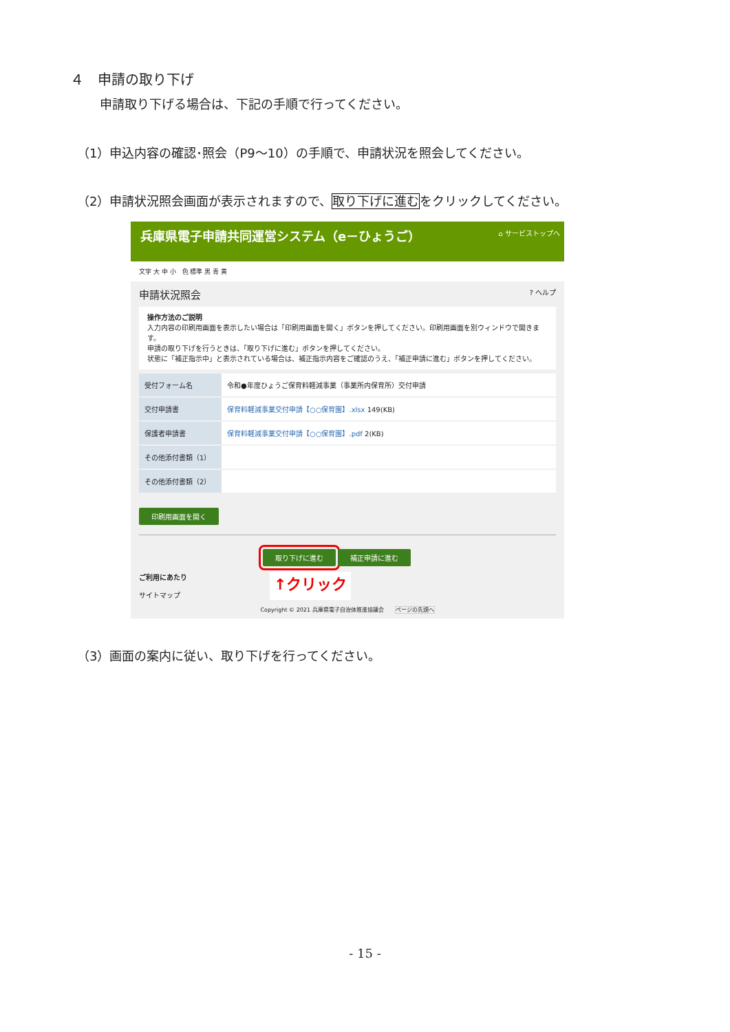４　申請の取り下げ
申請取り下げる場合は、下記の手順で行ってください。
（1）申込内容の確認･照会（P9～10）の手順で、申請状況を照会してください。
（2）申請状況照会画面が表示されますので、取り下げに進むをクリックしてください。
兵庫県電子申請共同運営システム（e－ひょうご） ⌂ サービストップへ
文字 大 中 小　色 標準 黒 青 黄
申請状況照会? ヘルプ
操作方法のご説明
入力内容の印刷用画面を表示したい場合は「印刷用画面を開く」ボタンを押してください。印刷用画面を別ウィンドウで開きます。
申請の取り下げを行うときは、「取り下げに進む」ボタンを押してください。
状態に「補正指示中」と表示されている場合は、補正指示内容をご確認のうえ、「補正申請に進む」ボタンを押してください。
| 受付フォーム名 | 令和●年度ひょうご保育料軽減事業（事業所内保育所）交付申請 |
| 交付申請書 | 保育料軽減事業交付申請【○○保育園】.xlsx 149(KB) |
| 保護者申請書 | 保育料軽減事業交付申請【○○保育園】.pdf 2(KB) |
| その他添付書類（1） | |
| その他添付書類（2） | |
印刷用画面を開く
取り下げに進む 補正申請に進む
ご利用にあたり
サイトマップ
↑クリック
Copyright © 2021 兵庫県電子自治体推進協議会　　ページの先頭へ
（3）画面の案内に従い、取り下げを行ってください。
- 15 -